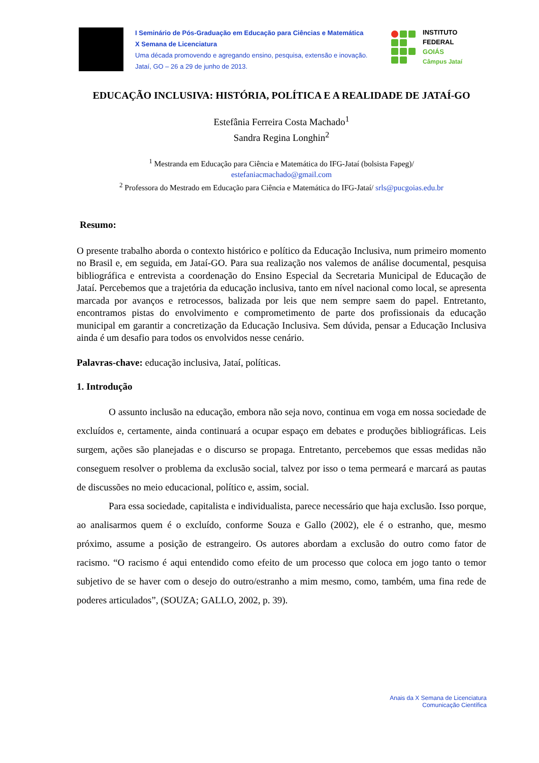I Seminário de Pós-Graduação em Educação para Ciências e Matemática
X Semana de Licenciatura
Uma década promovendo e agregando ensino, pesquisa, extensão e inovação.
Jataí, GO – 26 a 29 de junho de 2013.
INSTITUTO FEDERAL
GOIÁS
Câmpus Jataí
EDUCAÇÃO INCLUSIVA: HISTÓRIA, POLÍTICA E A REALIDADE DE JATAÍ-GO
Estefânia Ferreira Costa Machado<sup>1</sup>
Sandra Regina Longhin<sup>2</sup>
<sup>1</sup> Mestranda em Educação para Ciência e Matemática do IFG-Jataí (bolsista Fapeg)/
estefaniacmachado@gmail.com
<sup>2</sup> Professora do Mestrado em Educação para Ciência e Matemática do IFG-Jataí/ srls@pucgoias.edu.br
Resumo:
O presente trabalho aborda o contexto histórico e político da Educação Inclusiva, num primeiro momento no Brasil e, em seguida, em Jataí-GO. Para sua realização nos valemos de análise documental, pesquisa bibliográfica e entrevista a coordenação do Ensino Especial da Secretaria Municipal de Educação de Jataí. Percebemos que a trajetória da educação inclusiva, tanto em nível nacional como local, se apresenta marcada por avanços e retrocessos, balizada por leis que nem sempre saem do papel. Entretanto, encontramos pistas do envolvimento e comprometimento de parte dos profissionais da educação municipal em garantir a concretização da Educação Inclusiva. Sem dúvida, pensar a Educação Inclusiva ainda é um desafio para todos os envolvidos nesse cenário.
Palavras-chave: educação inclusiva, Jataí, políticas.
1. Introdução
O assunto inclusão na educação, embora não seja novo, continua em voga em nossa sociedade de excluídos e, certamente, ainda continuará a ocupar espaço em debates e produções bibliográficas. Leis surgem, ações são planejadas e o discurso se propaga. Entretanto, percebemos que essas medidas não conseguem resolver o problema da exclusão social, talvez por isso o tema permeará e marcará as pautas de discussões no meio educacional, político e, assim, social.
Para essa sociedade, capitalista e individualista, parece necessário que haja exclusão. Isso porque, ao analisarmos quem é o excluído, conforme Souza e Gallo (2002), ele é o estranho, que, mesmo próximo, assume a posição de estrangeiro. Os autores abordam a exclusão do outro como fator de racismo. “O racismo é aqui entendido como efeito de um processo que coloca em jogo tanto o temor subjetivo de se haver com o desejo do outro/estranho a mim mesmo, como, também, uma fina rede de poderes articulados”, (SOUZA; GALLO, 2002, p. 39).
Anais da X Semana de Licenciatura
Comunicação Científica